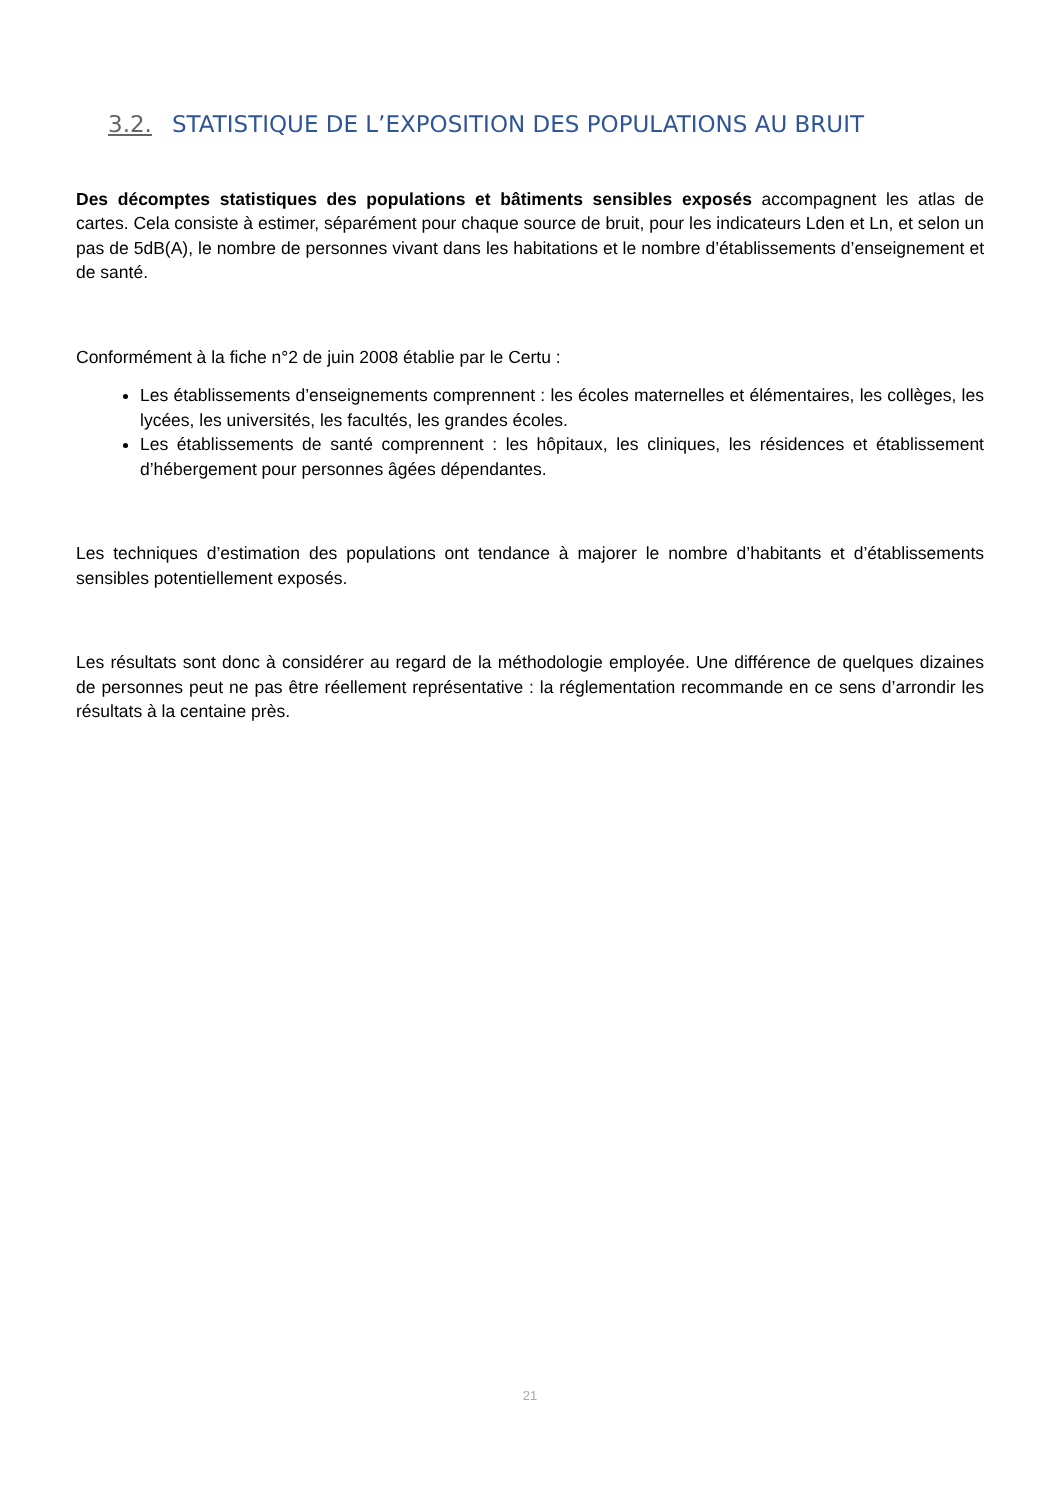3.2. STATISTIQUE DE L’EXPOSITION DES POPULATIONS AU BRUIT
Des décomptes statistiques des populations et bâtiments sensibles exposés accompagnent les atlas de cartes. Cela consiste à estimer, séparément pour chaque source de bruit, pour les indicateurs Lden et Ln, et selon un pas de 5dB(A), le nombre de personnes vivant dans les habitations et le nombre d’établissements d’enseignement et de santé.
Conformément à la fiche n°2 de juin 2008 établie par le Certu :
Les établissements d’enseignements comprennent : les écoles maternelles et élémentaires, les collèges, les lycées, les universités, les facultés, les grandes écoles.
Les établissements de santé comprennent : les hôpitaux, les cliniques, les résidences et établissement d’hébergement pour personnes âgées dépendantes.
Les techniques d’estimation des populations ont tendance à majorer le nombre d’habitants et d’établissements sensibles potentiellement exposés.
Les résultats sont donc à considérer au regard de la méthodologie employée. Une différence de quelques dizaines de personnes peut ne pas être réellement représentative : la réglementation recommande en ce sens d’arrondir les résultats à la centaine près.
21